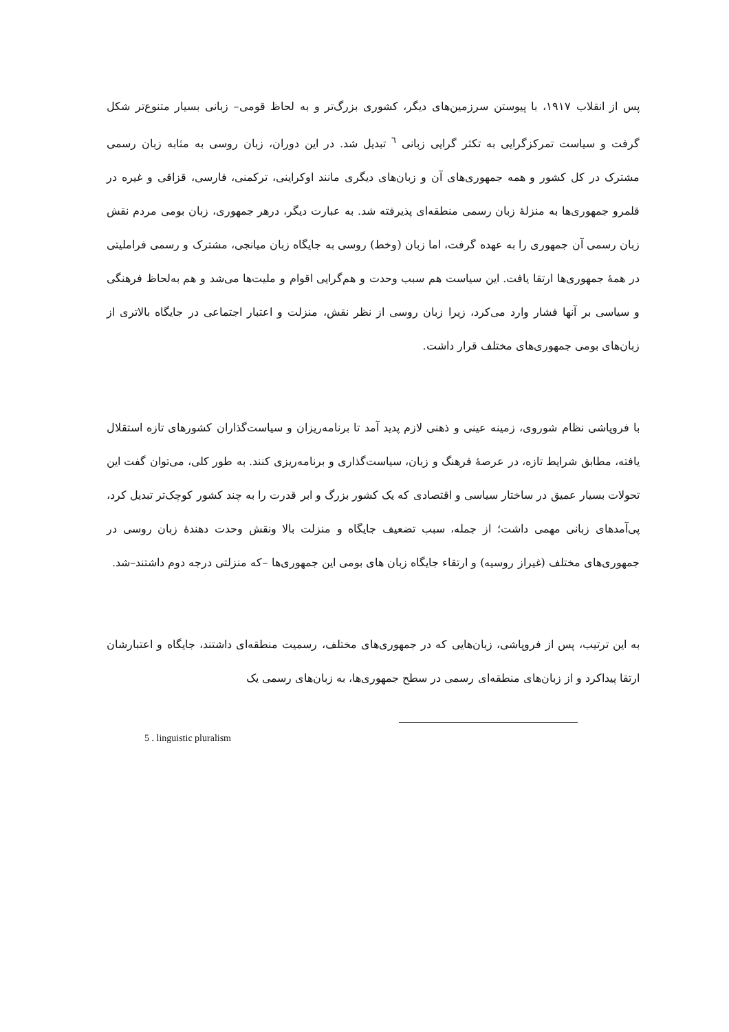پس از انقلاب ۱۹۱۷، با پیوستن سرزمین‌های دیگر، کشوری بزرگ‌تر و به لحاظ قومی– زبانی بسیار متنوع‌تر شکل گرفت و سیاست تمرکزگرایی به تکثر گرایی زبانی <sup>٦</sup> تبدیل شد. در این دوران، زبان روسی به مثابه زبان رسمی مشترک در کل کشور و همه جمهوری‌های آن و زبان‌های دیگری مانند اوکراینی، ترکمنی، فارسی، قزاقی و غیره در قلمرو جمهوری‌ها به منزلهٔ زبان رسمی منطقه‌ای پذیرفته شد. به عبارت دیگر، درهر جمهوری، زبان بومی مردم نقش زبان رسمی آن جمهوری را به عهده گرفت، اما زبان (وخط) روسی به جایگاه زبان میانجی، مشترک و رسمی فراملیتی در همهٔ جمهوری‌ها ارتقا یافت. این سیاست هم سبب وحدت و هم‌گرایی اقوام و ملیت‌ها می‌شد و هم به‌لحاظ فرهنگی و سیاسی بر آنها فشار وارد می‌کرد، زیرا زبان روسی از نظر نقش، منزلت و اعتبار اجتماعی در جایگاه بالاتری از زبان‌های بومی جمهوری‌های مختلف قرار داشت.
با فروپاشی نظام شوروی، زمینه عینی و ذهنی لازم پدید آمد تا برنامه‌ریزان و سیاست‌گذاران کشورهای تازه استقلال یافته، مطابق شرایط تازه، در عرصهٔ فرهنگ و زبان، سیاست‌گذاری و برنامه‌ریزی کنند. به طور کلی، می‌توان گفت این تحولات بسیار عمیق در ساختار سیاسی و اقتصادی که یک کشور بزرگ و ابر قدرت را به چند کشور کوچک‌تر تبدیل کرد، پی‌آمدهای زبانی مهمی داشت؛ از جمله، سبب تضعیف جایگاه و منزلت بالا ونقش وحدت دهندهٔ زبان روسی در جمهوری‌های مختلف (غیراز روسیه) و ارتقاء جایگاه زبان های بومی این جمهوری‌ها –که منزلتی درجه دوم داشتند–شد.
به این ترتیب، پس از فروپاشی، زبان‌هایی که در جمهوری‌های مختلف، رسمیت منطقه‌ای داشتند، جایگاه و اعتبارشان ارتقا پیداکرد و از زبان‌های منطقه‌ای رسمی در سطح جمهوری‌ها، به زبان‌های رسمی یک
5 . linguistic pluralism